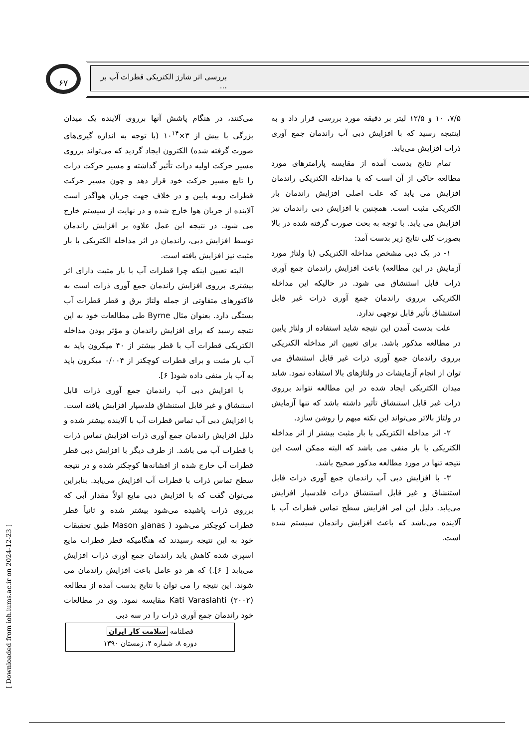۶۷
بررسی اثر شارژ الکتریکی قطرات آب بر ...
می‌کنند، در هنگام پاشش آنها برروی آلاینده یک میدان بزرگی با بیش از ۳×۱۰<sup>۱۴</sup> (با توجه به اندازه گیری‌های صورت گرفته شده) الکترون ایجاد گردید که می‌تواند برروی مسیر حرکت اولیه ذرات تأثیر گذاشته و مسیر حرکت ذرات را تابع مسیر حرکت خود قرار دهد و چون مسیر حرکت قطرات روبه پایین و در خلاف جهت جریان هواگذر است آلاینده از جریان هوا خارج شده و در نهایت از سیستم خارج می شود. در نتیجه این عمل علاوه بر افزایش راندمان توسط افزایش دبی، راندمان در اثر مداخله الکتریکی با بار مثبت نیز افزایش یافته است.
البته تعیین اینکه چرا قطرات آب با بار مثبت دارای اثر بیشتری برروی افزایش راندمان جمع آوری ذرات است به فاکتورهای متفاوتی از جمله ولتاژ برق و قطر قطرات آب بستگی دارد. بعنوان مثال Byrne طی مطالعات خود به این نتیجه رسید که برای افزایش راندمان و مؤثر بودن مداخله الکتریکی قطرات آب با قطر بیشتر از ۴۰ میکرون باید به آب بار مثبت و برای قطرات کوچکتر از ۰/۰۰۴ میکرون باید به آب بار منفی داده شود[ ۶].
با افزایش دبی آب راندمان جمع آوری ذرات قابل استنشاق و غیر قابل استنشاق فلدسپار افزایش یافته است. با افزایش دبی آب تماس قطرات آب با آلاینده بیشتر شده و دلیل افزایش راندمان جمع آوری ذرات افزایش تماس ذرات با قطرات آب می باشد. از طرف دیگر با افزایش دبی قطر قطرات آب خارج شده از افشانه‌ها کوچکتر شده و در نتیجه سطح تماس ذرات با قطرات آب افزایش می‌یابد. بنابراین می‌توان گفت که با افزایش دبی مایع اولاً مقدار آبی که برروی ذرات پاشیده می‌شود بیشتر شده و ثانیاً قطر قطرات کوچکتر می‌شود ( Janasو Mason طبق تحقیقات خود به این نتیجه رسیدند که هنگامیکه قطر قطرات مایع اسپری شده کاهش یابد راندمان جمع آوری ذرات افزایش می‌یابد [ ۶].) که هر دو عامل باعث افزایش راندمان می شوند. این نتیجه را می توان با نتایج بدست آمده از مطالعه Kati Varaslahti (۲۰۰۲) مقایسه نمود. وی در مطالعات خود راندمان جمع آوری ذرات را در سه دبی
۷/۵، ۱۰ و ۱۲/۵ لیتر بر دقیقه مورد بررسی قرار داد و به اینتیجه رسید که با افزایش دبی آب راندمان جمع آوری ذرات افزایش می‌یابد.
تمام نتایج بدست آمده از مقایسه پارامترهای مورد مطالعه حاکی از آن است که با مداخله الکتریکی راندمان افزایش می یابد که علت اصلی افزایش راندمان بار الکتریکی مثبت است. همچنین با افزایش دبی راندمان نیز افزایش می یابد. با توجه به بحث صورت گرفته شده در بالا بصورت کلی نتایج زیر بدست آمد:
۱- در یک دبی مشخص مداخله الکتریکی (با ولتاژ مورد آزمایش در این مطالعه) باعث افزایش راندمان جمع آوری ذرات قابل استنشاق می شود. در حالیکه این مداخله الکتریکی برروی راندمان جمع آوری ذرات غیر قابل استنشاق تأثیر قابل توجهی ندارد.
علت بدست آمدن این نتیجه شاید استفاده از ولتاژ پایین در مطالعه مذکور باشد. برای تعیین اثر مداخله الکتریکی برروی راندمان جمع آوری ذرات غیر قابل استنشاق می توان از انجام آزمایشات در ولتاژهای بالا استفاده نمود. شاید میدان الکتریکی ایجاد شده در این مطالعه نتواند برروی ذرات غیر قابل استنشاق تأثیر داشته باشد که تنها آزمایش در ولتاژ بالاتر می‌تواند این نکته مبهم را روشن سازد.
۲- اثر مداخله الکتریکی با بار مثبت بیشتر از اثر مداخله الکتریکی با بار منفی می باشد که البته ممکن است این نتیجه تنها در مورد مطالعه مذکور صحیح باشد.
۳- با افزایش دبی آب راندمان جمع آوری ذرات قابل استنشاق و غیر قابل استنشاق ذرات فلدسپار افزایش می‌یابد. دلیل این امر افزایش سطح تماس قطرات آب با آلاینده می‌باشد که باعث افزایش راندمان سیستم شده است.
فصلنامه سلامت کار ایران
دوره ۸، شماره ۴، زمستان ۱۳۹۰
[ Downloaded from ioh.iums.ac.ir on 2024-12-23 ]